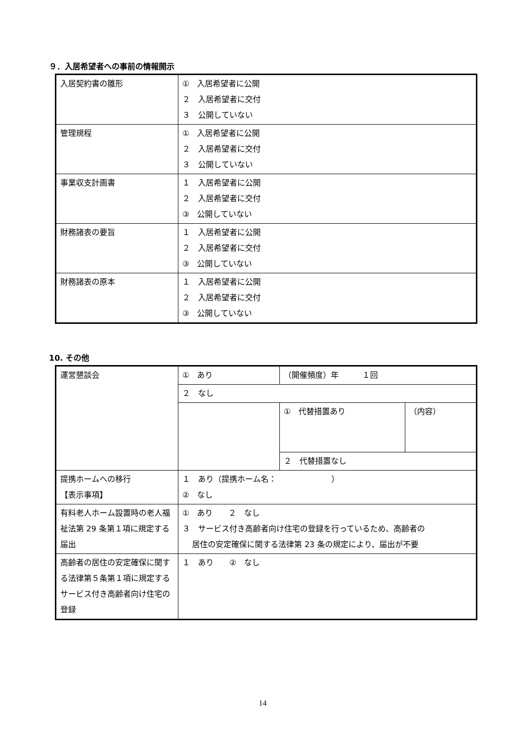９．入居希望者への事前の情報開示
| 入居契約書の雛形 | ① 入居希望者に公開 ２ 入居希望者に交付 ３ 公開していない |
| 管理規程 | ① 入居希望者に公開 ２ 入居希望者に交付 ３ 公開していない |
| 事業収支計画書 | １ 入居希望者に公開 ２ 入居希望者に交付 ③ 公開していない |
| 財務諸表の要旨 | １ 入居希望者に公開 ２ 入居希望者に交付 ③ 公開していない |
| 財務諸表の原本 | １ 入居希望者に公開 ２ 入居希望者に交付 ③ 公開していない |
10. その他
| 運営懇談会 | ① あり | （開催頻度）年 １回 | |
| | ２ なし | | |
| | | ① 代替措置あり | （内容） |
| | | ２ 代替措置なし | |
| 提携ホームへの移行 【表示事項】 | １ あり（提携ホーム名： ） ② なし | | |
| 有料老人ホーム設置時の老人福祉法第 29 条第１項に規定する届出 | ① あり ２ なし ３ サービス付き高齢者向け住宅の登録を行っているため、高齢者の 居住の安定確保に関する法律第 23 条の規定により、届出が不要 | | |
| 高齢者の居住の安定確保に関する法律第５条第１項に規定するサービス付き高齢者向け住宅の登録 | １ あり ② なし | | |
14